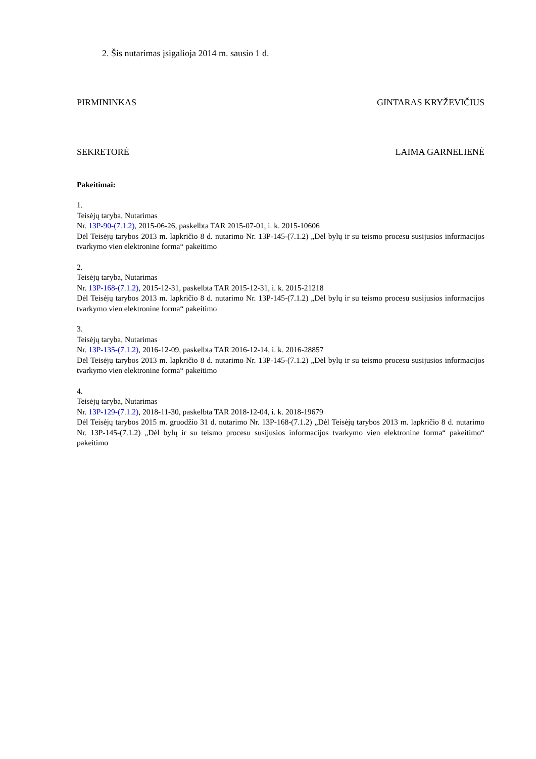2. Šis nutarimas įsigalioja 2014 m. sausio 1 d.
PIRMININKAS GINTARAS KRYŽEVIČIUS
SEKRETORĖ LAIMA GARNELIENĖ
Pakeitimai:
1.
Teisėjų taryba, Nutarimas
Nr. 13P-90-(7.1.2), 2015-06-26, paskelbta TAR 2015-07-01, i. k. 2015-10606
Dėl Teisėjų tarybos 2013 m. lapkričio 8 d. nutarimo Nr. 13P-145-(7.1.2) „Dėl bylų ir su teismo procesu susijusios informacijos tvarkymo vien elektronine forma“ pakeitimo
2.
Teisėjų taryba, Nutarimas
Nr. 13P-168-(7.1.2), 2015-12-31, paskelbta TAR 2015-12-31, i. k. 2015-21218
Dėl Teisėjų tarybos 2013 m. lapkričio 8 d. nutarimo Nr. 13P-145-(7.1.2) „Dėl bylų ir su teismo procesu susijusios informacijos tvarkymo vien elektronine forma“ pakeitimo
3.
Teisėjų taryba, Nutarimas
Nr. 13P-135-(7.1.2), 2016-12-09, paskelbta TAR 2016-12-14, i. k. 2016-28857
Dėl Teisėjų tarybos 2013 m. lapkričio 8 d. nutarimo Nr. 13P-145-(7.1.2) „Dėl bylų ir su teismo procesu susijusios informacijos tvarkymo vien elektronine forma“ pakeitimo
4.
Teisėjų taryba, Nutarimas
Nr. 13P-129-(7.1.2), 2018-11-30, paskelbta TAR 2018-12-04, i. k. 2018-19679
Dėl Teisėjų tarybos 2015 m. gruodžio 31 d. nutarimo Nr. 13P-168-(7.1.2) „Dėl Teisėjų tarybos 2013 m. lapkričio 8 d. nutarimo Nr. 13P-145-(7.1.2) „Dėl bylų ir su teismo procesu susijusios informacijos tvarkymo vien elektronine forma“ pakeitimo“ pakeitimo